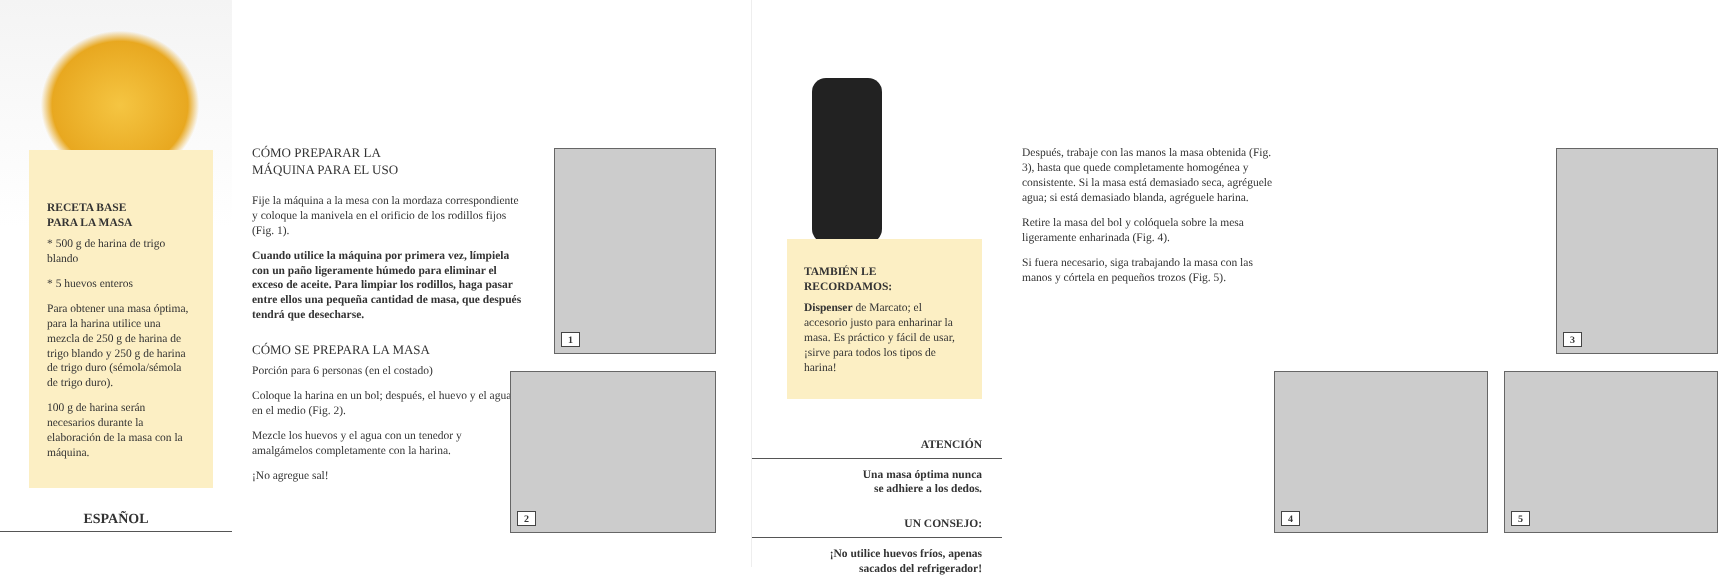RECETA BASE
PARA LA MASA
* 500 g de harina de trigo blando
* 5 huevos enteros
Para obtener una masa óptima, para la harina utilice una mezcla de 250 g de harina de trigo blando y 250 g de harina de trigo duro (sémola/sémola de trigo duro).
100 g de harina serán necesarios durante la elaboración de la masa con la máquina.
ESPAÑOL
CÓMO PREPARAR LA
MÁQUINA PARA EL USO
Fije la máquina a la mesa con la mordaza correspondiente y coloque la manivela en el orificio de los rodillos fijos (Fig. 1).
Cuando utilice la máquina por primera vez, límpiela con un paño ligeramente húmedo para eliminar el exceso de aceite. Para limpiar los rodillos, haga pasar entre ellos una pequeña cantidad de masa, que después tendrá que desecharse.
CÓMO SE PREPARA LA MASA
Porción para 6 personas (en el costado)
Coloque la harina en un bol; después, el huevo y el agua en el medio (Fig. 2).
Mezcle los huevos y el agua con un tenedor y amalgámelos completamente con la harina.
¡No agregue sal!
1
2
TAMBIÉN LE RECORDAMOS:
Dispenser de Marcato; el accesorio justo para enharinar la masa. Es práctico y fácil de usar, ¡sirve para todos los tipos de harina!
ATENCIÓN
Una masa óptima nunca
se adhiere a los dedos.
UN CONSEJO:
¡No utilice huevos fríos, apenas
sacados del refrigerador!
Después, trabaje con las manos la masa obtenida (Fig. 3), hasta que quede completamente homogénea y consistente. Si la masa está demasiado seca, agréguele agua; si está demasiado blanda, agréguele harina.
Retire la masa del bol y colóquela sobre la mesa ligeramente enharinada (Fig. 4).
Si fuera necesario, siga trabajando la masa con las manos y córtela en pequeños trozos (Fig. 5).
3
4 5